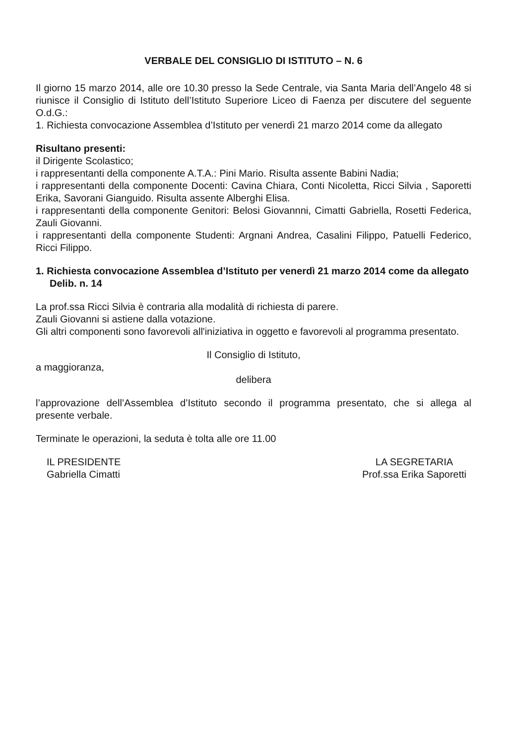VERBALE DEL CONSIGLIO DI ISTITUTO – N. 6
Il giorno 15 marzo 2014, alle ore 10.30 presso la Sede Centrale, via Santa Maria dell’Angelo 48 si riunisce il Consiglio di Istituto dell’Istituto Superiore Liceo di Faenza per discutere del seguente O.d.G.:
1. Richiesta convocazione Assemblea d’Istituto per venerdì 21 marzo 2014 come da allegato
Risultano presenti:
il Dirigente Scolastico;
i rappresentanti della componente A.T.A.: Pini Mario. Risulta assente Babini Nadia;
i rappresentanti della componente Docenti: Cavina Chiara, Conti Nicoletta, Ricci Silvia , Saporetti Erika, Savorani Gianguido. Risulta assente Alberghi Elisa.
i rappresentanti della componente Genitori: Belosi Giovannni, Cimatti Gabriella, Rosetti Federica, Zauli Giovanni.
i rappresentanti della componente Studenti: Argnani Andrea, Casalini Filippo, Patuelli Federico, Ricci Filippo.
1. Richiesta convocazione Assemblea d’Istituto per venerdì 21 marzo 2014 come da allegato
Delib. n. 14
La prof.ssa Ricci Silvia è contraria alla modalità di richiesta di parere.
Zauli Giovanni si astiene dalla votazione.
Gli altri componenti sono favorevoli all'iniziativa in oggetto e favorevoli al programma presentato.
Il Consiglio di Istituto,
a maggioranza,
delibera
l’approvazione dell’Assemblea d’Istituto secondo il programma presentato, che si allega al presente verbale.
Terminate le operazioni, la seduta è tolta alle ore 11.00
IL PRESIDENTE
Gabriella Cimatti
LA SEGRETARIA
Prof.ssa Erika Saporetti